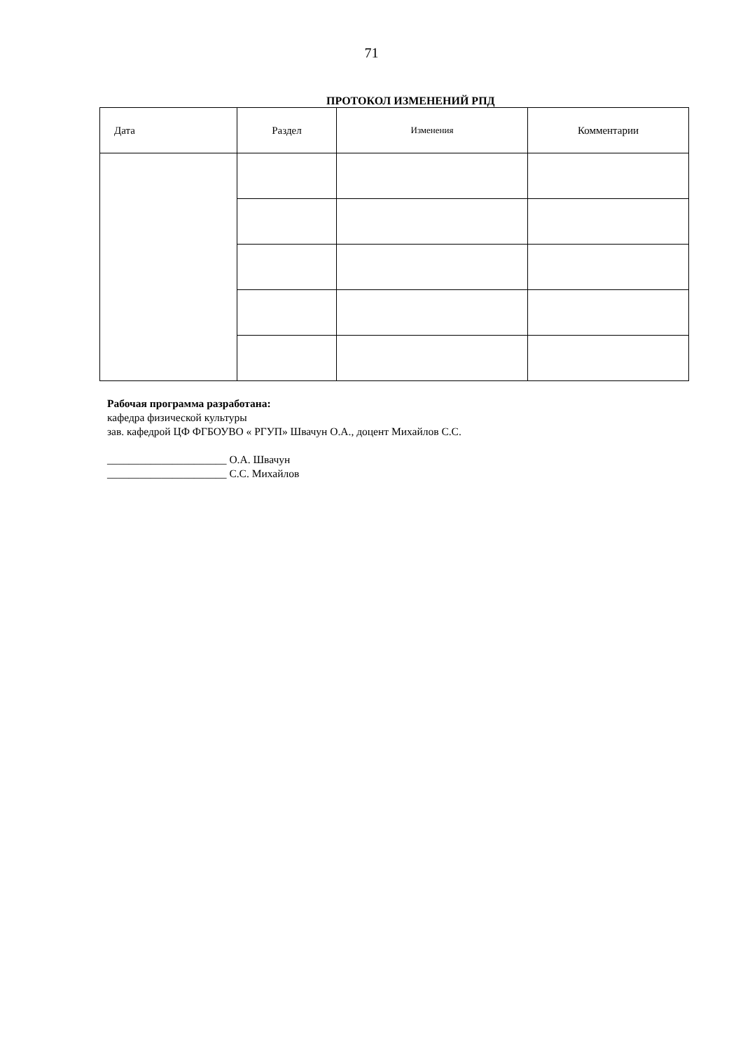71
ПРОТОКОЛ ИЗМЕНЕНИЙ РПД
| Дата | Раздел | Изменения | Комментарии |
| --- | --- | --- | --- |
Рабочая программа разработана:
кафедра физической культуры
зав. кафедрой ЦФ ФГБОУВО « РГУП» Швачун О.А., доцент Михайлов С.С.
______________________ О.А. Швачун
______________________ С.С. Михайлов